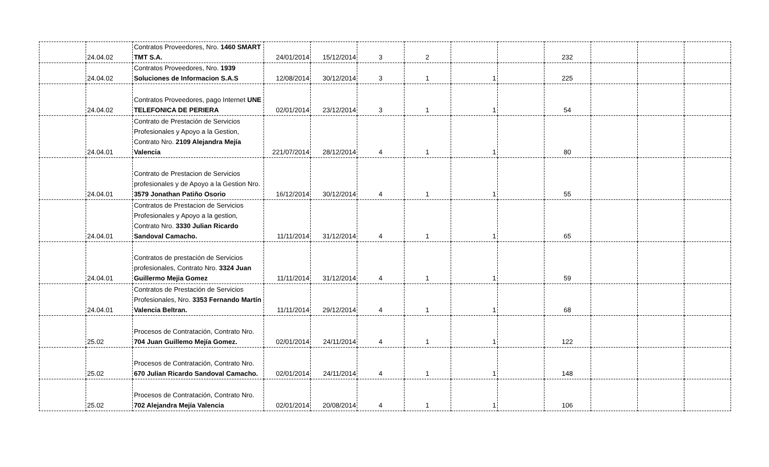| | 24.04.02 | Contratos Proveedores, Nro. 1460 SMART TMT S.A. | 24/01/2014 | 15/12/2014 | 3 | 2 | | | 232 | | | |
| | 24.04.02 | Contratos Proveedores, Nro. 1939 Soluciones de Informacion S.A.S | 12/08/2014 | 30/12/2014 | 3 | 1 | 1 | | 225 | | | |
| | 24.04.02 | Contratos Proveedores, pago Internet UNE TELEFONICA DE PERIERA | 02/01/2014 | 23/12/2014 | 3 | 1 | 1 | | 54 | | | |
| | 24.04.01 | Contrato de Prestación de Servicios Profesionales y Apoyo a la Gestion, Contrato Nro. 2109 Alejandra Mejía Valencia | 221/07/2014 | 28/12/2014 | 4 | 1 | 1 | | 80 | | | |
| | 24.04.01 | Contrato de Prestacion de Servicios profesionales y de Apoyo a la Gestion Nro. 3579 Jonathan Patiño Osorio | 16/12/2014 | 30/12/2014 | 4 | 1 | 1 | | 55 | | | |
| | 24.04.01 | Contratos de Prestacion de Servicios Profesionales y Apoyo a la gestion, Contrato Nro. 3330 Julian Ricardo Sandoval Camacho. | 11/11/2014 | 31/12/2014 | 4 | 1 | 1 | | 65 | | | |
| | 24.04.01 | Contratos de prestación de Servicios profesionales, Contrato Nro. 3324 Juan Guillermo Mejia Gomez | 11/11/2014 | 31/12/2014 | 4 | 1 | 1 | | 59 | | | |
| | 24.04.01 | Contratos de Prestación de Servicios Profesionales, Nro. 3353 Fernando Martín Valencia Beltran. | 11/11/2014 | 29/12/2014 | 4 | 1 | 1 | | 68 | | | |
| | 25.02 | Procesos de Contratación, Contrato Nro. 704 Juan Guillemo Mejía Gomez. | 02/01/2014 | 24/11/2014 | 4 | 1 | 1 | | 122 | | | |
| | 25.02 | Procesos de Contratación, Contrato Nro. 670 Julian Ricardo Sandoval Camacho. | 02/01/2014 | 24/11/2014 | 4 | 1 | 1 | | 148 | | | |
| | 25.02 | Procesos de Contratación, Contrato Nro. 702 Alejandra Mejía Valencia | 02/01/2014 | 20/08/2014 | 4 | 1 | 1 | | 106 | | | |